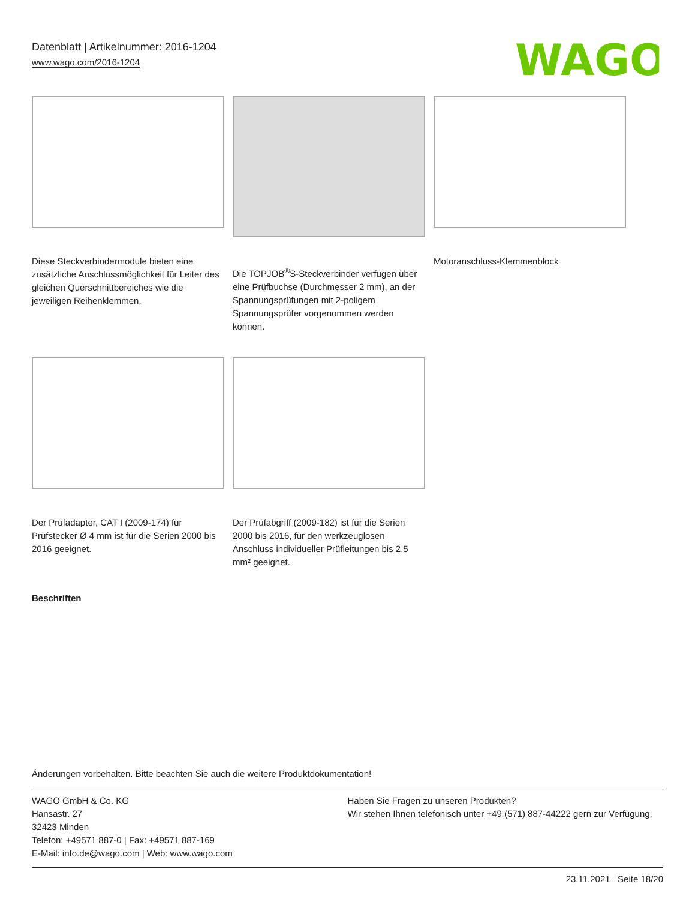Datenblatt | Artikelnummer: 2016-1204
www.wago.com/2016-1204
WAGO
Diese Steckverbindermodule bieten eine zusätzliche Anschlussmöglichkeit für Leiter des gleichen Querschnittbereiches wie die jeweiligen Reihenklemmen.
Die TOPJOB<sup>®</sup>S-Steckverbinder verfügen über eine Prüfbuchse (Durchmesser 2 mm), an der Spannungsprüfungen mit 2-poligem Spannungsprüfer vorgenommen werden können.
Motoranschluss-Klemmenblock
Der Prüfadapter, CAT I (2009-174) für Prüfstecker Ø 4 mm ist für die Serien 2000 bis 2016 geeignet.
Der Prüfabgriff (2009-182) ist für die Serien 2000 bis 2016, für den werkzeuglosen Anschluss individueller Prüfleitungen bis 2,5 mm² geeignet.
Beschriften
Änderungen vorbehalten. Bitte beachten Sie auch die weitere Produktdokumentation!
WAGO GmbH & Co. KG
Hansastr. 27
32423 Minden
Telefon: +49571 887-0 | Fax: +49571 887-169
E-Mail: info.de@wago.com | Web: www.wago.com
Haben Sie Fragen zu unseren Produkten?
Wir stehen Ihnen telefonisch unter +49 (571) 887-44222 gern zur Verfügung.
23.11.2021 Seite 18/20